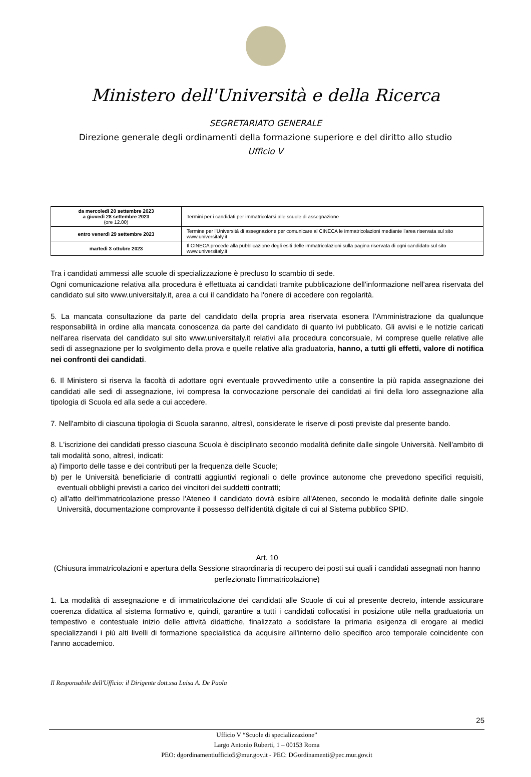Ministero dell'Università e della Ricerca
SEGRETARIATO GENERALE
Direzione generale degli ordinamenti della formazione superiore e del diritto allo studio
Ufficio V
| da mercoledì 20 settembre 2023 a giovedì 28 settembre 2023 (ore 12.00) | Termini per i candidati per immatricolarsi alle scuole di assegnazione |
| entro venerdì 29 settembre 2023 | Termine per l'Università di assegnazione per comunicare al CINECA le immatricolazioni mediante l'area riservata sul sito www.universitaly.it |
| martedì 3 ottobre 2023 | Il CINECA procede alla pubblicazione degli esiti delle immatricolazioni sulla pagina riservata di ogni candidato sul sito www.universitaly.it |
Tra i candidati ammessi alle scuole di specializzazione è precluso lo scambio di sede.
Ogni comunicazione relativa alla procedura è effettuata ai candidati tramite pubblicazione dell'informazione nell'area riservata del candidato sul sito www.universitaly.it, area a cui il candidato ha l'onere di accedere con regolarità.
5. La mancata consultazione da parte del candidato della propria area riservata esonera l'Amministrazione da qualunque responsabilità in ordine alla mancata conoscenza da parte del candidato di quanto ivi pubblicato. Gli avvisi e le notizie caricati nell'area riservata del candidato sul sito www.universitaly.it relativi alla procedura concorsuale, ivi comprese quelle relative alle sedi di assegnazione per lo svolgimento della prova e quelle relative alla graduatoria, hanno, a tutti gli effetti, valore di notifica nei confronti dei candidati.
6. Il Ministero si riserva la facoltà di adottare ogni eventuale provvedimento utile a consentire la più rapida assegnazione dei candidati alle sedi di assegnazione, ivi compresa la convocazione personale dei candidati ai fini della loro assegnazione alla tipologia di Scuola ed alla sede a cui accedere.
7. Nell'ambito di ciascuna tipologia di Scuola saranno, altresì, considerate le riserve di posti previste dal presente bando.
8. L'iscrizione dei candidati presso ciascuna Scuola è disciplinato secondo modalità definite dalle singole Università. Nell'ambito di tali modalità sono, altresì, indicati:
a) l'importo delle tasse e dei contributi per la frequenza delle Scuole;
b) per le Università beneficiarie di contratti aggiuntivi regionali o delle province autonome che prevedono specifici requisiti, eventuali obblighi previsti a carico dei vincitori dei suddetti contratti;
c) all'atto dell'immatricolazione presso l'Ateneo il candidato dovrà esibire all'Ateneo, secondo le modalità definite dalle singole Università, documentazione comprovante il possesso dell'identità digitale di cui al Sistema pubblico SPID.
Art. 10
(Chiusura immatricolazioni e apertura della Sessione straordinaria di recupero dei posti sui quali i candidati assegnati non hanno perfezionato l'immatricolazione)
1. La modalità di assegnazione e di immatricolazione dei candidati alle Scuole di cui al presente decreto, intende assicurare coerenza didattica al sistema formativo e, quindi, garantire a tutti i candidati collocatisi in posizione utile nella graduatoria un tempestivo e contestuale inizio delle attività didattiche, finalizzato a soddisfare la primaria esigenza di erogare ai medici specializzandi i più alti livelli di formazione specialistica da acquisire all'interno dello specifico arco temporale coincidente con l'anno accademico.
Il Responsabile dell'Ufficio: il Dirigente dott.ssa Luisa A. De Paola
25
Ufficio V “Scuole di specializzazione”
Largo Antonio Ruberti, 1 – 00153 Roma
PEO: dgordinamentiufficio5@mur.gov.it - PEC: DGordinamenti@pec.mur.gov.it